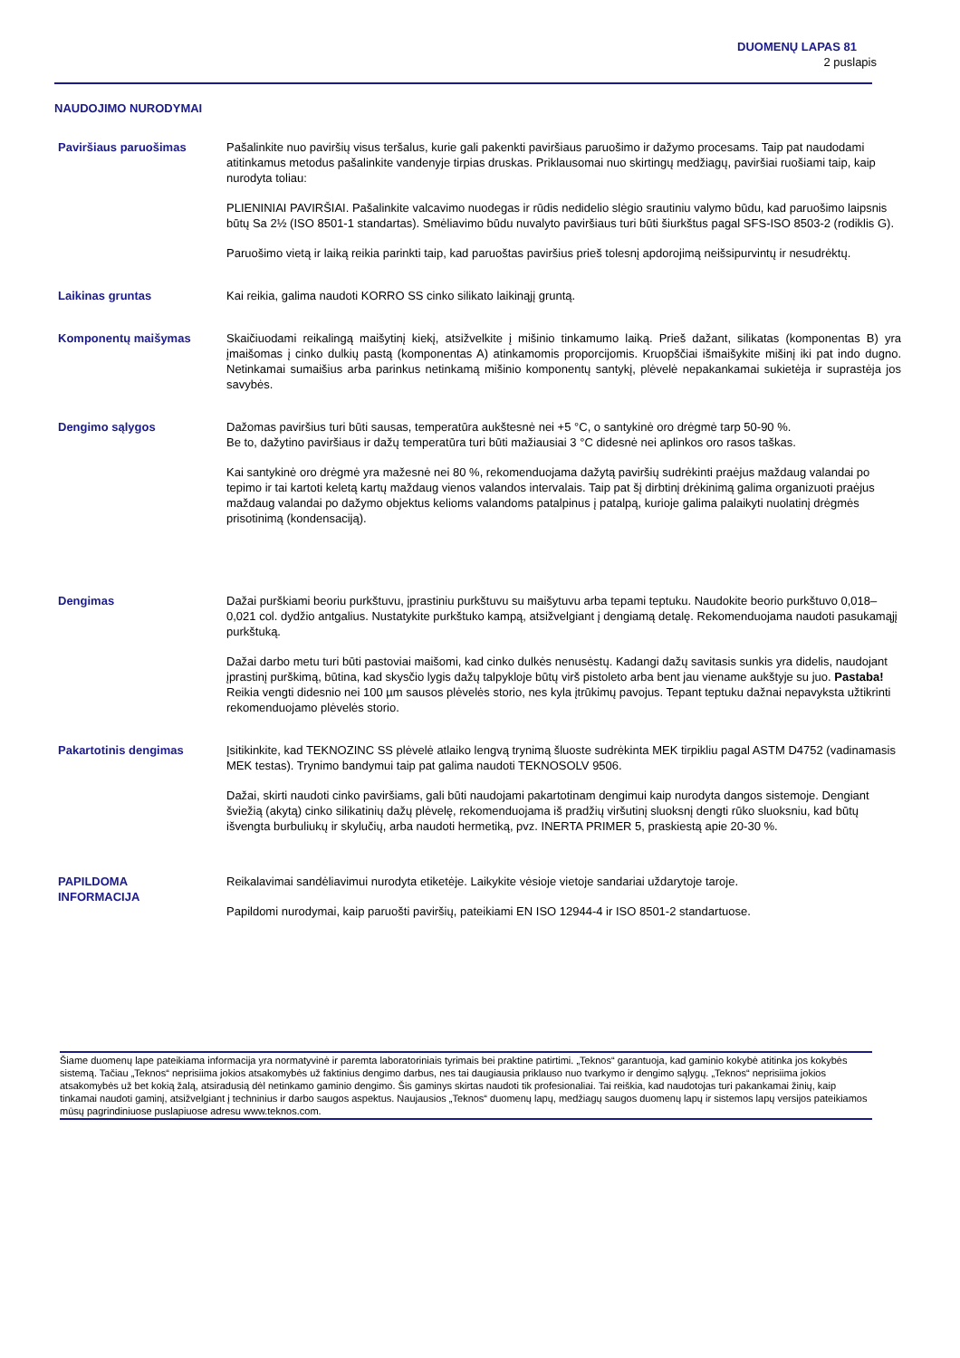DUOMENŲ LAPAS 81
2 puslapis
NAUDOJIMO NURODYMAI
Paviršiaus paruošimas Pašalinkite nuo paviršių visus teršalus, kurie gali pakenkti paviršiaus paruošimo ir dažymo procesams. Taip pat naudodami atitinkamus metodus pašalinkite vandenyje tirpias druskas. Priklausomai nuo skirtingų medžiagų, paviršiai ruošiami taip, kaip nurodyta toliau:
PLIENINIAI PAVIRŠIAI. Pašalinkite valcavimo nuodegas ir rūdis nedidelio slėgio srautiniu valymo būdu, kad paruošimo laipsnis būtų Sa 2½ (ISO 8501-1 standartas). Smėliavimo būdu nuvalyto paviršiaus turi būti šiurkštus pagal SFS-ISO 8503-2 (rodiklis G).
Paruošimo vietą ir laiką reikia parinkti taip, kad paruoštas paviršius prieš tolesnį apdorojimą neišsipurvintų ir nesudrėktų.
Laikinas gruntas Kai reikia, galima naudoti KORRO SS cinko silikato laikinąjį gruntą.
Komponentų maišymas Skaičiuodami reikalingą maišytinį kiekį, atsižvelkite į mišinio tinkamumo laiką. Prieš dažant, silikatas (komponentas B) yra įmaišomas į cinko dulkių pastą (komponentas A) atinkamomis proporcijomis. Kruopščiai išmaišykite mišinį iki pat indo dugno. Netinkamai sumaišius arba parinkus netinkamą mišinio komponentų santykį, plėvelė nepakankamai sukietėja ir suprastėja jos savybės.
Dengimo sąlygos Dažomas paviršius turi būti sausas, temperatūra aukštesnė nei +5 °C, o santykinė oro drėgmė tarp 50-90 %.
Be to, dažytino paviršiaus ir dažų temperatūra turi būti mažiausiai 3 °C didesnė nei aplinkos oro rasos taškas.
Kai santykinė oro drėgmė yra mažesnė nei 80 %, rekomenduojama dažytą paviršių sudrėkinti praėjus maždaug valandai po tepimo ir tai kartoti keletą kartų maždaug vienos valandos intervalais. Taip pat šį dirbtinį drėkinimą galima organizuoti praėjus maždaug valandai po dažymo objektus kelioms valandoms patalpinus į patalpą, kurioje galima palaikyti nuolatinį drėgmės prisotinimą (kondensaciją).
Dengimas Dažai purškiami beoriu purkštuvu, įprastiniu purkštuvu su maišytuvu arba tepami teptuku. Naudokite beorio purkštuvo 0,018–0,021 col. dydžio antgalius. Nustatykite purkštuko kampą, atsižvelgiant į dengiamą detalę. Rekomenduojama naudoti pasukamąjį purkštuką.
Dažai darbo metu turi būti pastoviai maišomi, kad cinko dulkės nenusėstų. Kadangi dažų savitasis sunkis yra didelis, naudojant įprastinį purškimą, būtina, kad skysčio lygis dažų talpykloje būtų virš pistoleto arba bent jau viename aukštyje su juo. Pastaba! Reikia vengti didesnio nei 100 µm sausos plėvelės storio, nes kyla įtrūkimų pavojus. Tepant teptuku dažnai nepavyksta užtikrinti rekomenduojamo plėvelės storio.
Pakartotinis dengimas Įsitikinkite, kad TEKNOZINC SS plėvelė atlaiko lengvą trynimą šluoste sudrėkinta MEK tirpikliu pagal ASTM D4752 (vadinamasis MEK testas). Trynimo bandymui taip pat galima naudoti TEKNOSOLV 9506.
Dažai, skirti naudoti cinko paviršiams, gali būti naudojami pakartotinam dengimui kaip nurodyta dangos sistemoje. Dengiant šviežią (akytą) cinko silikatinių dažų plėvelę, rekomenduojama iš pradžių viršutinį sluoksnį dengti rūko sluoksniu, kad būtų išvengta burbuliukų ir skylučių, arba naudoti hermetiką, pvz. INERTA PRIMER 5, praskiestą apie 20-30 %.
PAPILDOMA
INFORMACIJA
Reikalavimai sandėliavimui nurodyta etiketėje. Laikykite vėsioje vietoje sandariai uždarytoje taroje.
Papildomi nurodymai, kaip paruošti paviršių, pateikiami EN ISO 12944-4 ir ISO 8501-2 standartuose.
Šiame duomenų lape pateikiama informacija yra normatyvinė ir paremta laboratoriniais tyrimais bei praktine patirtimi. „Teknos“ garantuoja, kad gaminio kokybė atitinka jos kokybės sistemą. Tačiau „Teknos“ neprisiima jokios atsakomybės už faktinius dengimo darbus, nes tai daugiausia priklauso nuo tvarkymo ir dengimo sąlygų. „Teknos“ neprisiima jokios atsakomybės už bet kokią žalą, atsiradusią dėl netinkamo gaminio dengimo. Šis gaminys skirtas naudoti tik profesionaliai. Tai reiškia, kad naudotojas turi pakankamai žinių, kaip tinkamai naudoti gaminį, atsižvelgiant į techninius ir darbo saugos aspektus. Naujausios „Teknos“ duomenų lapų, medžiagų saugos duomenų lapų ir sistemos lapų versijos pateikiamos mūsų pagrindiniuose puslapiuose adresu www.teknos.com.